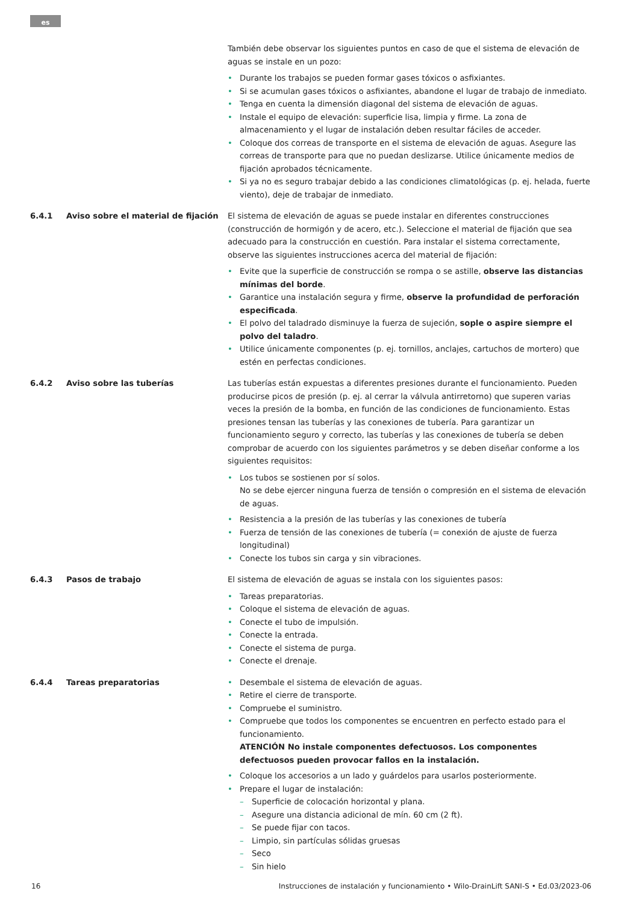es
También debe observar los siguientes puntos en caso de que el sistema de elevación de aguas se instale en un pozo:
Durante los trabajos se pueden formar gases tóxicos o asfixiantes.
Si se acumulan gases tóxicos o asfixiantes, abandone el lugar de trabajo de inmediato.
Tenga en cuenta la dimensión diagonal del sistema de elevación de aguas.
Instale el equipo de elevación: superficie lisa, limpia y firme. La zona de almacenamiento y el lugar de instalación deben resultar fáciles de acceder.
Coloque dos correas de transporte en el sistema de elevación de aguas. Asegure las correas de transporte para que no puedan deslizarse. Utilice únicamente medios de fijación aprobados técnicamente.
Si ya no es seguro trabajar debido a las condiciones climatológicas (p. ej. helada, fuerte viento), deje de trabajar de inmediato.
6.4.1 Aviso sobre el material de fijación El sistema de elevación de aguas se puede instalar en diferentes construcciones (construcción de hormigón y de acero, etc.). Seleccione el material de fijación que sea adecuado para la construcción en cuestión. Para instalar el sistema correctamente, observe las siguientes instrucciones acerca del material de fijación:
Evite que la superficie de construcción se rompa o se astille, observe las distancias mínimas del borde.
Garantice una instalación segura y firme, observe la profundidad de perforación especificada.
El polvo del taladrado disminuye la fuerza de sujeción, sople o aspire siempre el polvo del taladro.
Utilice únicamente componentes (p. ej. tornillos, anclajes, cartuchos de mortero) que estén en perfectas condiciones.
6.4.2 Aviso sobre las tuberías Las tuberías están expuestas a diferentes presiones durante el funcionamiento. Pueden producirse picos de presión (p. ej. al cerrar la válvula antirretorno) que superen varias veces la presión de la bomba, en función de las condiciones de funcionamiento. Estas presiones tensan las tuberías y las conexiones de tubería. Para garantizar un funcionamiento seguro y correcto, las tuberías y las conexiones de tubería se deben comprobar de acuerdo con los siguientes parámetros y se deben diseñar conforme a los siguientes requisitos:
Los tubos se sostienen por sí solos.
No se debe ejercer ninguna fuerza de tensión o compresión en el sistema de elevación de aguas.
Resistencia a la presión de las tuberías y las conexiones de tubería
Fuerza de tensión de las conexiones de tubería (= conexión de ajuste de fuerza longitudinal)
Conecte los tubos sin carga y sin vibraciones.
6.4.3 Pasos de trabajo El sistema de elevación de aguas se instala con los siguientes pasos:
Tareas preparatorias.
Coloque el sistema de elevación de aguas.
Conecte el tubo de impulsión.
Conecte la entrada.
Conecte el sistema de purga.
Conecte el drenaje.
6.4.4 Tareas preparatorias Desembale el sistema de elevación de aguas.
Retire el cierre de transporte.
Compruebe el suministro.
Compruebe que todos los componentes se encuentren en perfecto estado para el funcionamiento.
ATENCIÓN No instale componentes defectuosos. Los componentes defectuosos pueden provocar fallos en la instalación.
Coloque los accesorios a un lado y guárdelos para usarlos posteriormente.
Prepare el lugar de instalación:
Superficie de colocación horizontal y plana.
Asegure una distancia adicional de mín. 60 cm (2 ft).
Se puede fijar con tacos.
Limpio, sin partículas sólidas gruesas
Seco
Sin hielo
16 Instrucciones de instalación y funcionamiento • Wilo-DrainLift SANI-S • Ed.03/2023-06